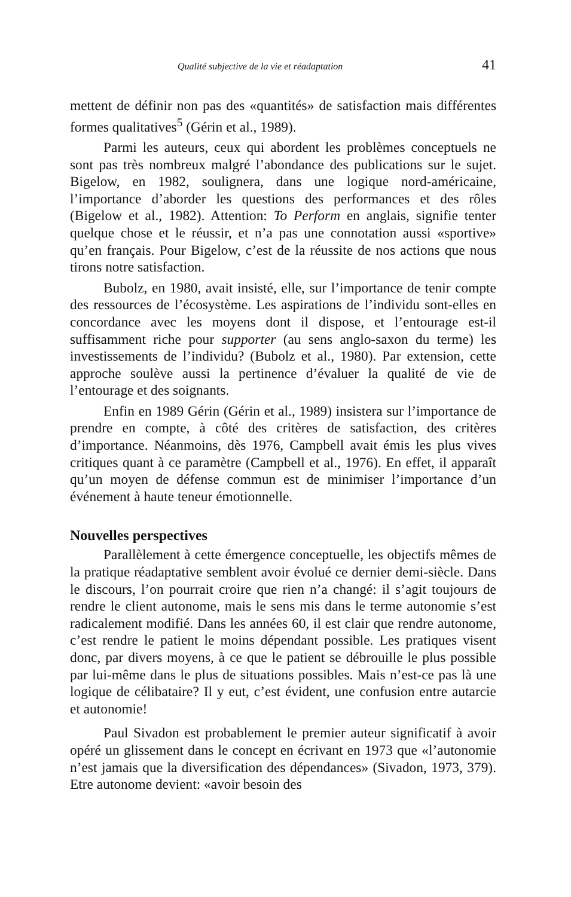Qualité subjective de la vie et réadaptation 41
mettent de définir non pas des «quantités» de satisfaction mais différentes formes qualitatives<sup>5</sup> (Gérin et al., 1989).
Parmi les auteurs, ceux qui abordent les problèmes conceptuels ne sont pas très nombreux malgré l’abondance des publications sur le sujet. Bigelow, en 1982, soulignera, dans une logique nord-américaine, l’importance d’aborder les questions des performances et des rôles (Bigelow et al., 1982). Attention: To Perform en anglais, signifie tenter quelque chose et le réussir, et n’a pas une connotation aussi «sportive» qu’en français. Pour Bigelow, c’est de la réussite de nos actions que nous tirons notre satisfaction.
Bubolz, en 1980, avait insisté, elle, sur l’importance de tenir compte des ressources de l’écosystème. Les aspirations de l’individu sont-elles en concordance avec les moyens dont il dispose, et l’entourage est-il suffisamment riche pour supporter (au sens anglo-saxon du terme) les investissements de l’individu? (Bubolz et al., 1980). Par extension, cette approche soulève aussi la pertinence d’évaluer la qualité de vie de l’entourage et des soignants.
Enfin en 1989 Gérin (Gérin et al., 1989) insistera sur l’importance de prendre en compte, à côté des critères de satisfaction, des critères d’importance. Néanmoins, dès 1976, Campbell avait émis les plus vives critiques quant à ce paramètre (Campbell et al., 1976). En effet, il apparaît qu’un moyen de défense commun est de minimiser l’importance d’un événement à haute teneur émotionnelle.
Nouvelles perspectives
Parallèlement à cette émergence conceptuelle, les objectifs mêmes de la pratique réadaptative semblent avoir évolué ce dernier demi-siècle. Dans le discours, l’on pourrait croire que rien n’a changé: il s’agit toujours de rendre le client autonome, mais le sens mis dans le terme autonomie s’est radicalement modifié. Dans les années 60, il est clair que rendre autonome, c’est rendre le patient le moins dépendant possible. Les pratiques visent donc, par divers moyens, à ce que le patient se débrouille le plus possible par lui-même dans le plus de situations possibles. Mais n’est-ce pas là une logique de célibataire? Il y eut, c’est évident, une confusion entre autarcie et autonomie!
Paul Sivadon est probablement le premier auteur significatif à avoir opéré un glissement dans le concept en écrivant en 1973 que «l’autonomie n’est jamais que la diversification des dépendances» (Sivadon, 1973, 379). Etre autonome devient: «avoir besoin des